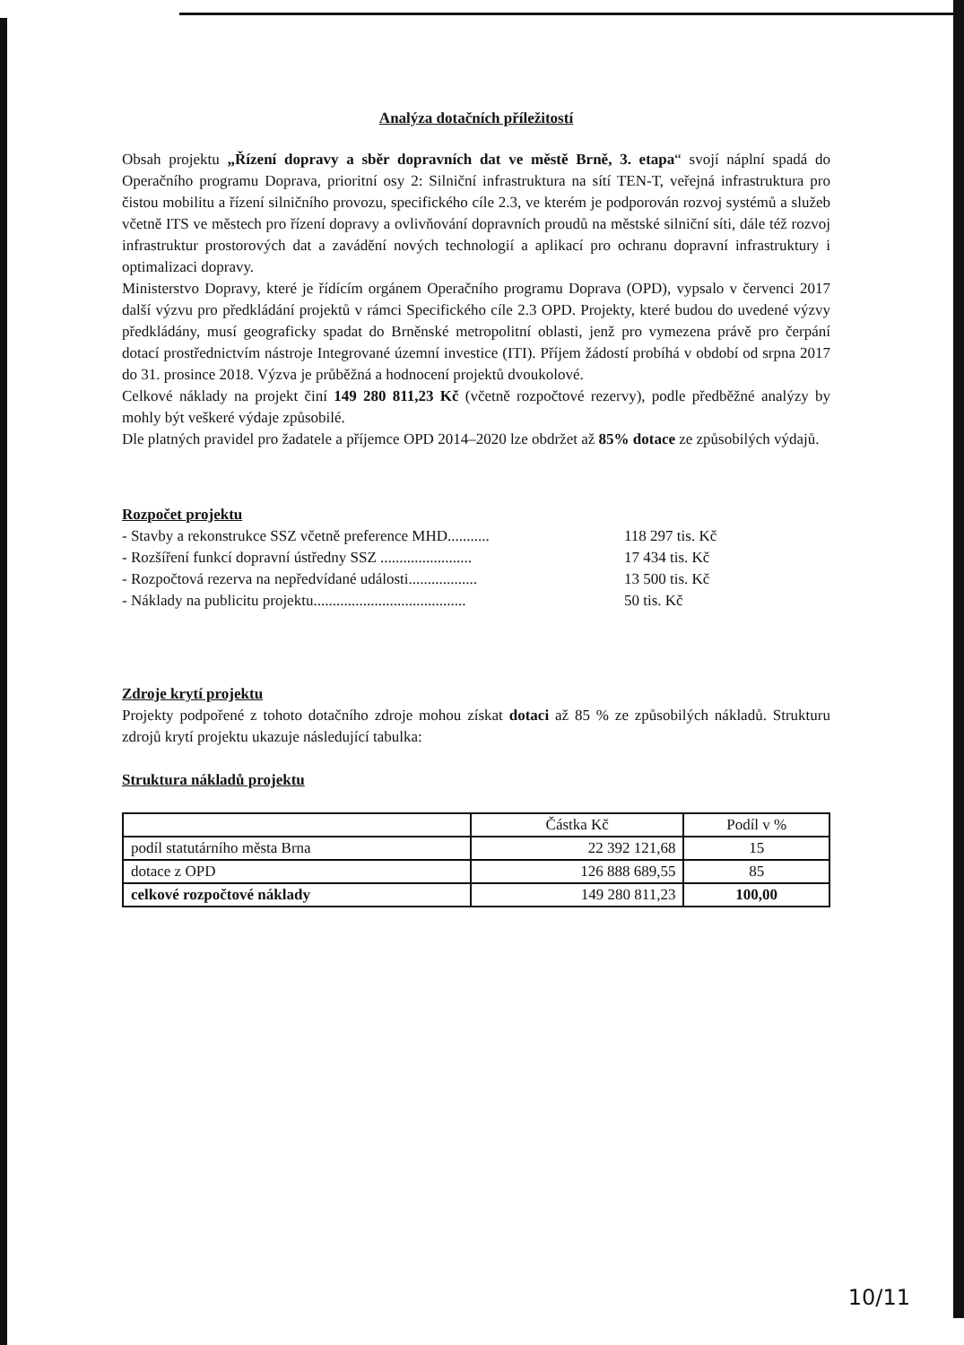Analýza dotačních příležitostí
Obsah projektu „Řízení dopravy a sběr dopravních dat ve městě Brně, 3. etapa“ svojí náplní spadá do Operačního programu Doprava, prioritní osy 2: Silniční infrastruktura na sítí TEN-T, veřejná infrastruktura pro čistou mobilitu a řízení silničního provozu, specifického cíle 2.3, ve kterém je podporován rozvoj systémů a služeb včetně ITS ve městech pro řízení dopravy a ovlivňování dopravních proudů na městské silniční síti, dále též rozvoj infrastruktur prostorových dat a zavádění nových technologií a aplikací pro ochranu dopravní infrastruktury i optimalizaci dopravy.
Ministerstvo Dopravy, které je řídícím orgánem Operačního programu Doprava (OPD), vypsalo v červenci 2017 další výzvu pro předkládání projektů v rámci Specifického cíle 2.3 OPD. Projekty, které budou do uvedené výzvy předkládány, musí geograficky spadat do Brněnské metropolitní oblasti, jenž pro vymezena právě pro čerpání dotací prostřednictvím nástroje Integrované územní investice (ITI). Příjem žádostí probíhá v období od srpna 2017 do 31. prosince 2018. Výzva je průběžná a hodnocení projektů dvoukolové.
Celkové náklady na projekt činí 149 280 811,23 Kč (včetně rozpočtové rezervy), podle předběžné analýzy by mohly být veškeré výdaje způsobilé.
Dle platných pravidel pro žadatele a příjemce OPD 2014–2020 lze obdržet až 85% dotace ze způsobilých výdajů.
Rozpočet projektu
- Stavby a rekonstrukce SSZ včetně preference MHD........... 118 297 tis. Kč
- Rozšíření funkcí dopravní ústředny SSZ ........................ 17 434 tis. Kč
- Rozpočtová rezerva na nepředvídané události.................. 13 500 tis. Kč
- Náklady na publicitu projektu........................................ 50 tis. Kč
Zdroje krytí projektu
Projekty podpořené z tohoto dotačního zdroje mohou získat dotaci až 85 % ze způsobilých nákladů. Strukturu zdrojů krytí projektu ukazuje následující tabulka:
Struktura nákladů projektu
| | Částka Kč | Podíl v % |
| podíl statutárního města Brna | 22 392 121,68 | 15 |
| dotace z OPD | 126 888 689,55 | 85 |
| celkové rozpočtové náklady | 149 280 811,23 | 100,00 |
10/11